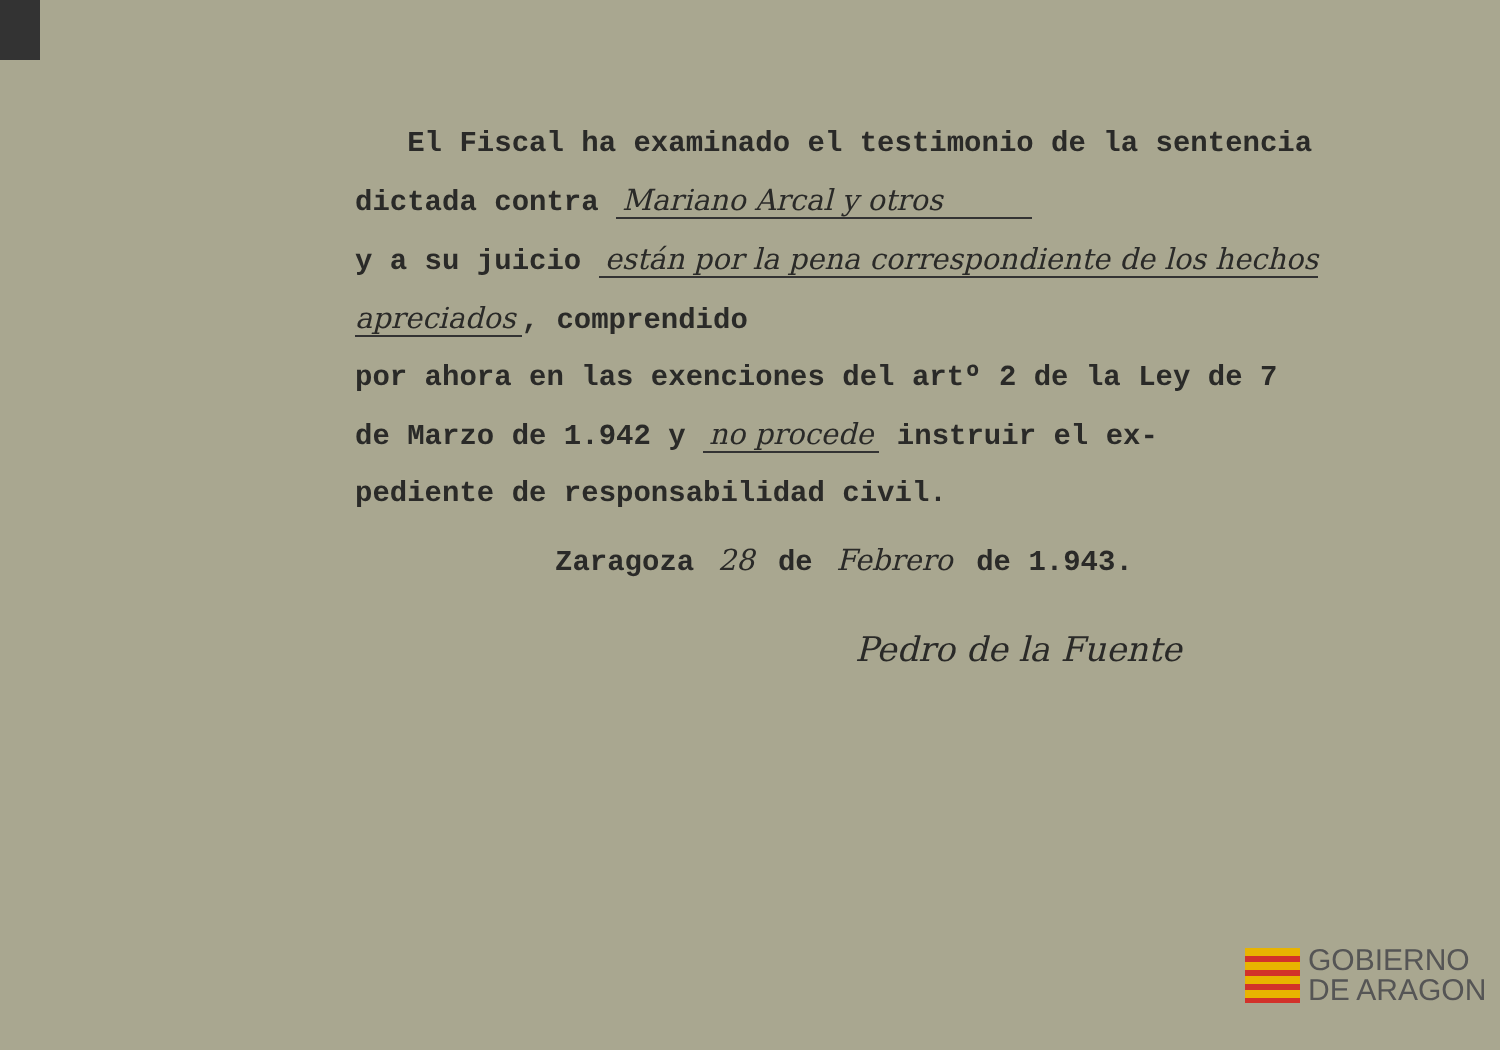El Fiscal ha examinado el testimonio de la sentencia
dictada contra Mariano Arcal y otros
y a su juicio están por la pena correspondiente de los hechos apreciados, comprendido
por ahora en las exenciones del artº 2 de la Ley de 7
de Marzo de 1.942 y no procede instruir el ex-
pediente de responsabilidad civil.
Zaragoza 28 de Febrero de 1.943.
Pedro de la Fuente
GOBIERNO
DE ARAGON